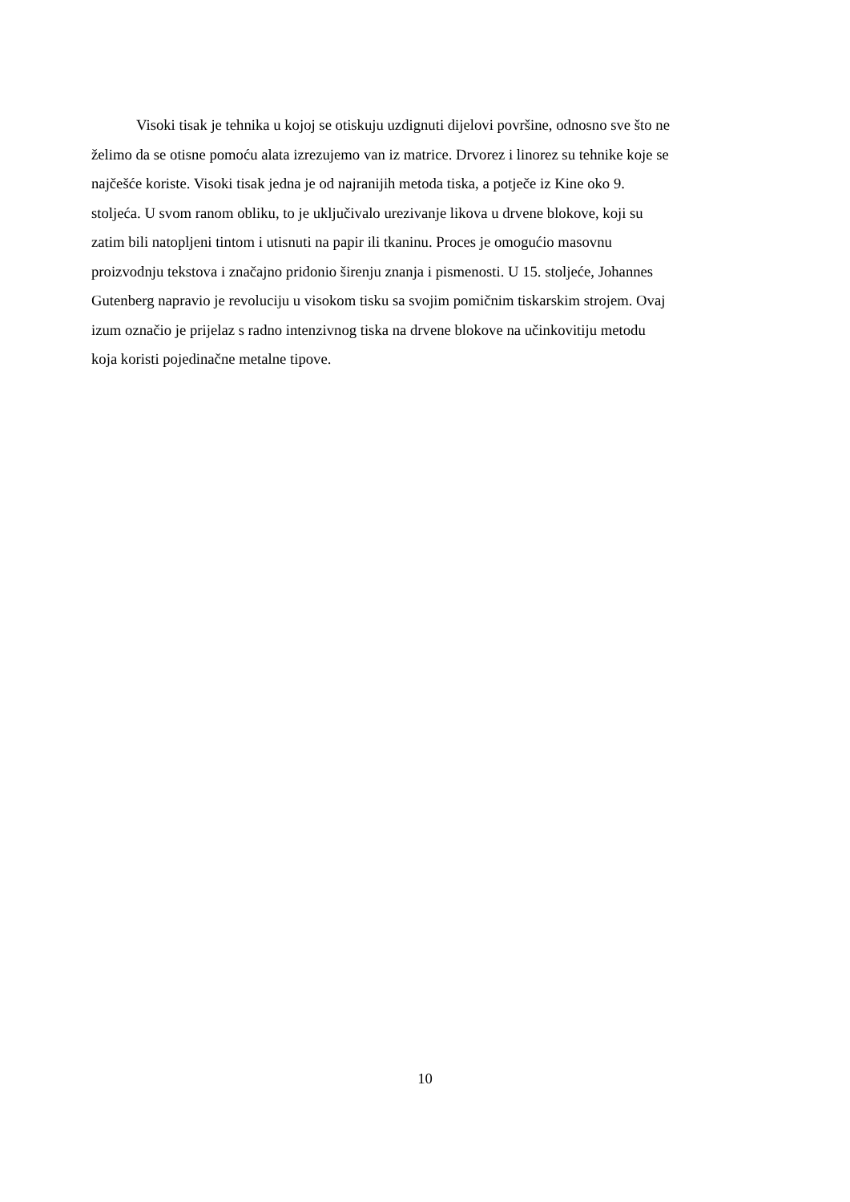Visoki tisak je tehnika u kojoj se otiskuju uzdignuti dijelovi površine, odnosno sve što ne
želimo da se otisne pomoću alata izrezujemo van iz matrice. Drvorez i linorez su tehnike koje se
najčešće koriste. Visoki tisak jedna je od najranijih metoda tiska, a potječe iz Kine oko 9.
stoljeća. U svom ranom obliku, to je uključivalo urezivanje likova u drvene blokove, koji su
zatim bili natopljeni tintom i utisnuti na papir ili tkaninu. Proces je omogućio masovnu
proizvodnju tekstova i značajno pridonio širenju znanja i pismenosti. U 15. stoljeće, Johannes
Gutenberg napravio je revoluciju u visokom tisku sa svojim pomičnim tiskarskim strojem. Ovaj
izum označio je prijelaz s radno intenzivnog tiska na drvene blokove na učinkovitiju metodu
koja koristi pojedinačne metalne tipove.
10